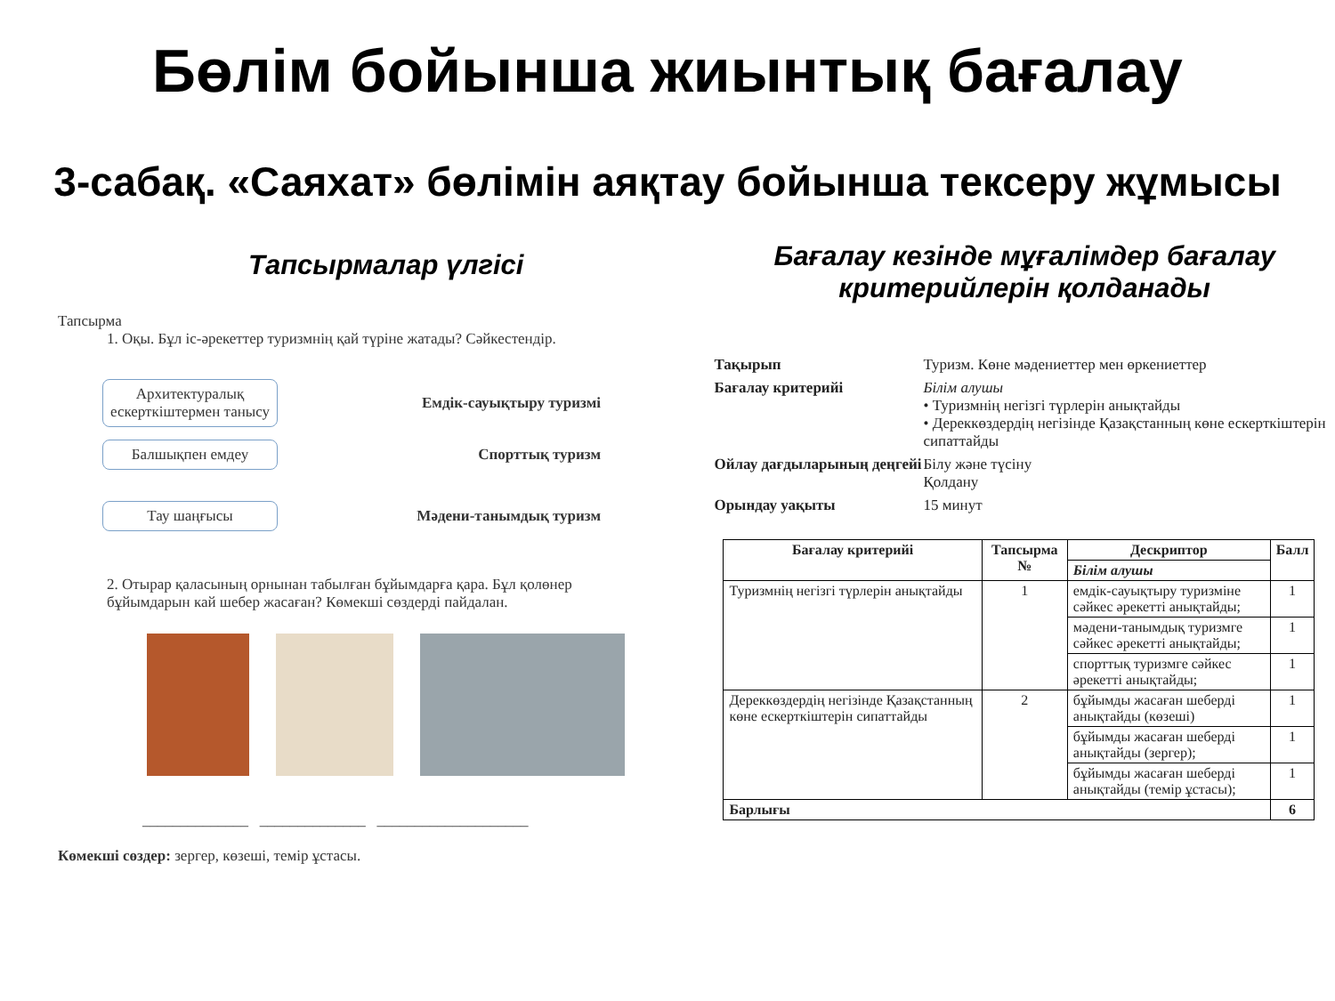Бөлім бойынша жиынтық бағалау
3-сабақ. «Саяхат» бөлімін аяқтау бойынша тексеру жұмысы
Тапсырмалар үлгісі
Тапсырма
1. Оқы. Бұл іс-әрекеттер туризмнің қай түріне жатады? Сәйкестендір.
Архитектуралық ескерткіштермен танысу
Емдік-сауықтыру туризмі
Балшықпен емдеу
Спорттық туризм
Тау шаңғысы
Мәдени-танымдық туризм
2. Отырар қаласының орнынан табылған бұйымдарға қара. Бұл қолөнер бұйымдарын кай шебер жасаған? Көмекші сөздерді пайдалан.
______________ ______________ ____________________
Көмекші сөздер: зергер, көзеші, темір ұстасы.
Бағалау кезінде мұғалімдер бағалау критерийлерін қолданады
| Тақырып | Туризм. Көне мәдениеттер мен өркениеттер |
| Бағалау критерийі | Білім алушы • Туризмнің негізгі түрлерін анықтайды • Дереккөздердің негізінде Қазақстанның көне ескерткіштерін сипаттайды |
| Ойлау дағдыларының деңгейі | Білу және түсіну Қолдану |
| Орындау уақыты | 15 минут |
| Бағалау критерийі | Тапсырма № | Дескриптор | Балл |
| --- | --- | --- | --- |
| | | Білім алушы | |
| Туризмнің негізгі түрлерін анықтайды | 1 | емдік-сауықтыру туризміне сәйкес әрекетті анықтайды; | 1 |
| | | мәдени-танымдық туризмге сәйкес әрекетті анықтайды; | 1 |
| | | спорттық туризмге сәйкес әрекетті анықтайды; | 1 |
| Дереккөздердің негізінде Қазақстанның көне ескерткіштерін сипаттайды | 2 | бұйымды жасаған шеберді анықтайды (көзеші) | 1 |
| | | бұйымды жасаған шеберді анықтайды (зергер); | 1 |
| | | бұйымды жасаған шеберді анықтайды (темір ұстасы); | 1 |
| Барлығы | | | 6 |